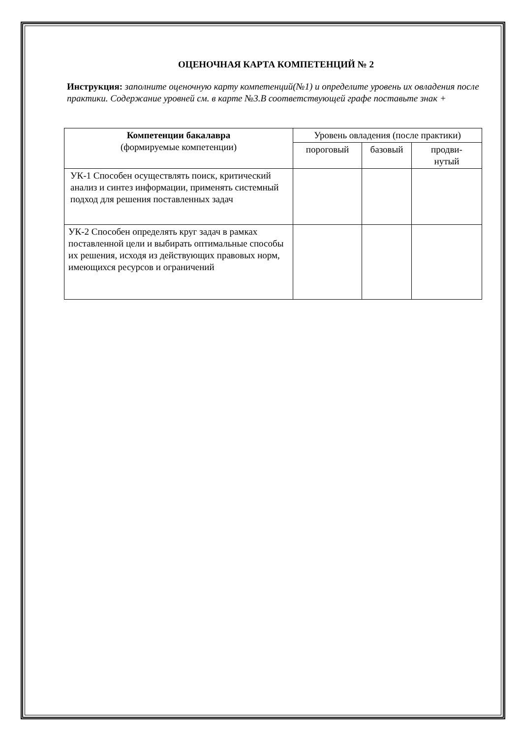ОЦЕНОЧНАЯ КАРТА КОМПЕТЕНЦИЙ № 2
Инструкция: заполните оценочную карту компетенций(№1) и определите уровень их овладения после практики. Содержание уровней см. в карте №3.В соответствующей графе поставьте знак +
| Компетенции бакалавра (формируемые компетенции) | Уровень овладения (после практики) | | |
| --- | --- | --- | --- |
| | пороговый | базовый | продви- нутый |
| УК-1 Способен осуществлять поиск, критический анализ и синтез информации, применять системный подход для решения поставленных задач | | | |
| УК-2 Способен определять круг задач в рамках поставленной цели и выбирать оптимальные способы их решения, исходя из действующих правовых норм, имеющихся ресурсов и ограничений | | | |